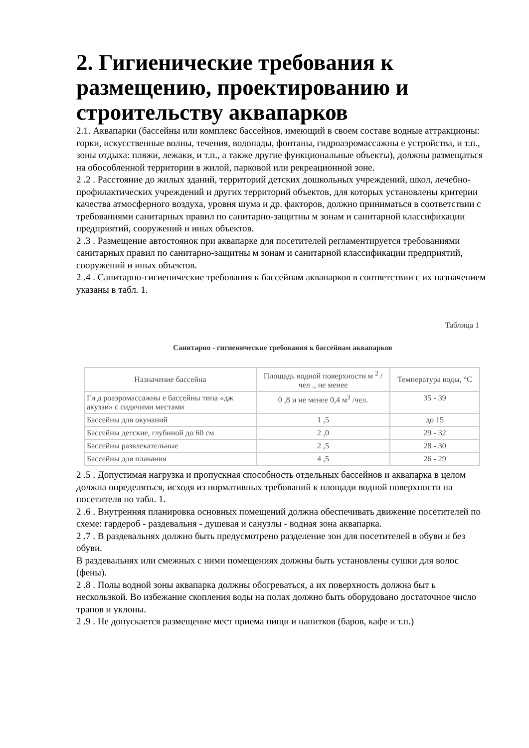2. Гигиенические требования к размещению, проектированию и строительству аквапарков
2.1. Аквапарки (бассейны или комплекс бассейнов, имеющий в своем составе водные аттракционы: горки, искусственные волны, течения, водопады, фонтаны, гидроаэромассажны е устройства, и т.п., зоны отдыха: пляжи, лежаки, и т.п., а также другие функциональные объекты), должны размещаться на обособленной территории в жилой, парковой или рекреационной зоне.
2 .2 . Расстояние до жилых зданий, территорий детских дошкольных учреждений, школ, лечебно-профилактических учреждений и других территорий объектов, для которых установлены критерии качества атмосферного воздуха, уровня шума и др. факторов, должно приниматься в соответствии с требованиями санитарных правил по санитарно-защитны м зонам и санитарной классификации предприятий, сооружений и иных объектов.
2 .3 . Размещение автостоянок при аквапарке для посетителей регламентируется требованиями санитарных правил по санитарно-защитны м зонам и санитарной классификации предприятий, сооружений и иных объектов.
2 .4 . Санитарно-гигиенические требования к бассейнам аквапарков в соответствии с их назначением указаны в табл. 1.
Таблица 1
Санитарно - гигиенические требования к бассейнам аквапарков
| Назначение бассейна | Площадь водной поверхности м <sup>2</sup> /чел ., не менее | Температура воды, °С |
| --- | --- | --- |
| Ги д роаэромассажны е бассейны типа «дж акуззи» с сидячими местами | 0 ,8 и не менее 0,4 м<sup>3</sup> /чел. | 35 - 39 |
| Бассейны для окунаний | 1 ,5 | до 15 |
| Бассейны детские, глубиной до 60 см | 2 ,0 | 29 - 32 |
| Бассейны развлекательные | 2 ,5 | 28 - 30 |
| Бассейны для плавания | 4 ,5 | 26 - 29 |
2 .5 . Допустимая нагрузка и пропускная способность отдельных бассейнов и аквапарка в целом должна определяться, исходя из нормативных требований к площади водной поверхности на посетителя по табл. 1.
2 .6 . Внутренняя планировка основных помещений должна обеспечивать движение посетителей по схеме: гардероб - раздевальня - душевая и санузлы - водная зона аквапарка.
2 .7 . В раздевальнях должно быть предусмотрено разделение зон для посетителей в обуви и без обуви.
В раздевальнях или смежных с ними помещениях должны быть установлены сушки для волос (фены).
2 .8 . Полы водной зоны аквапарка должны обогреваться, а их поверхность должна быт ь нескользкой. Во избежание скопления воды на полах должно быть оборудовано достаточное число трапов и уклоны.
2 .9 . Не допускается размещение мест приема пищи и напитков (баров, кафе и т.п.)